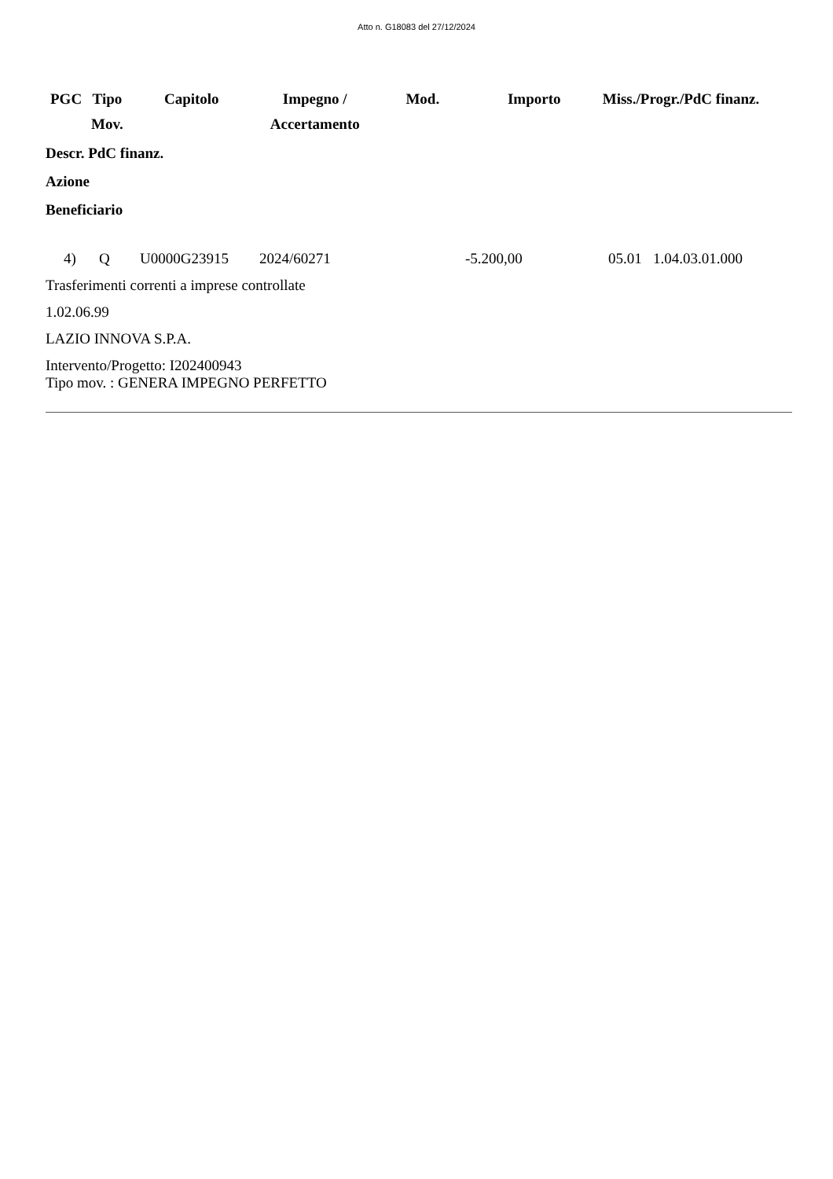Atto n. G18083 del 27/12/2024
| PGC | Tipo Mov. | Capitolo | Impegno / Accertamento | Mod. | Importo | Miss./Progr./PdC finanz. |
| --- | --- | --- | --- | --- | --- | --- |
Descr. PdC finanz.
Azione
Beneficiario
| 4) | Q | U0000G23915 | 2024/60271 | -5.200,00 | 05.01 1.04.03.01.000 |
Trasferimenti correnti a imprese controllate
1.02.06.99
LAZIO INNOVA S.P.A.
Intervento/Progetto: I202400943
Tipo mov. : GENERA IMPEGNO PERFETTO